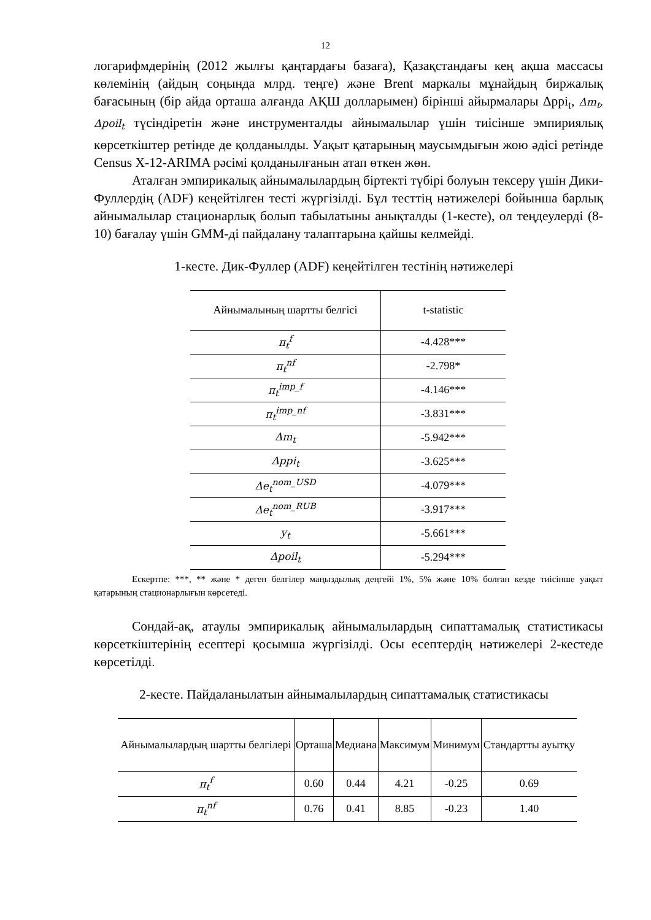12
логарифмдерінің (2012 жылғы қаңтардағы базаға), Қазақстандағы кең ақша массасы көлемінің (айдың соңында млрд. теңге) және Brent маркалы мұнайдың биржалық бағасының (бір айда орташа алғанда АҚШ долларымен) бірінші айырмалары Δppi<sub>t</sub>, Δm<sub>t</sub>, Δpoil<sub>t</sub> түсіндіретін және инструменталды айнымалылар үшін тиісінше эмпириялық көрсеткіштер ретінде де қолданылды. Уақыт қатарының маусымдығын жою әдісі ретінде Census X-12-ARIMA рәсімі қолданылғанын атап өткен жөн.
Аталған эмпирикалық айнымалылардың біртекті түбірі болуын тексеру үшін Дики-Фуллердің (ADF) кеңейтілген тесті жүргізілді. Бұл тесттің нәтижелері бойынша барлық айнымалылар стационарлық болып табылатыны анықталды (1-кесте), ол теңдеулерді (8-10) бағалау үшін GMM-ді пайдалану талаптарына қайшы келмейді.
1-кесте. Дик-Фуллер (ADF) кеңейтілген тестінің нәтижелері
| Айнымалының шартты белгісі | t-statistic |
| --- | --- |
| π<sub>t</sub><sup>f</sup> | -4.428*** |
| π<sub>t</sub><sup>nf</sup> | -2.798* |
| π<sub>t</sub><sup>imp_f</sup> | -4.146*** |
| π<sub>t</sub><sup>imp_nf</sup> | -3.831*** |
| Δm<sub>t</sub> | -5.942*** |
| Δppi<sub>t</sub> | -3.625*** |
| Δe<sub>t</sub><sup>nom_USD</sup> | -4.079*** |
| Δe<sub>t</sub><sup>nom_RUB</sup> | -3.917*** |
| y<sub>t</sub> | -5.661*** |
| Δpoil<sub>t</sub> | -5.294*** |
Ескертпе: ***, ** және * деген белгілер маңыздылық деңгейі 1%, 5% және 10% болған кезде тиісінше уақыт қатарының стационарлығын көрсетеді.
Сондай-ақ, атаулы эмпирикалық айнымалылардың сипаттамалық статистикасы көрсеткіштерінің есептері қосымша жүргізілді. Осы есептердің нәтижелері 2-кестеде көрсетілді.
2-кесте. Пайдаланылатын айнымалылардың сипаттамалық статистикасы
| Айнымалылардың шартты белгілері | Орташа | Медиана | Максимум | Минимум | Стандартты ауытқу |
| --- | --- | --- | --- | --- | --- |
| π<sub>t</sub><sup>f</sup> | 0.60 | 0.44 | 4.21 | -0.25 | 0.69 |
| π<sub>t</sub><sup>nf</sup> | 0.76 | 0.41 | 8.85 | -0.23 | 1.40 |